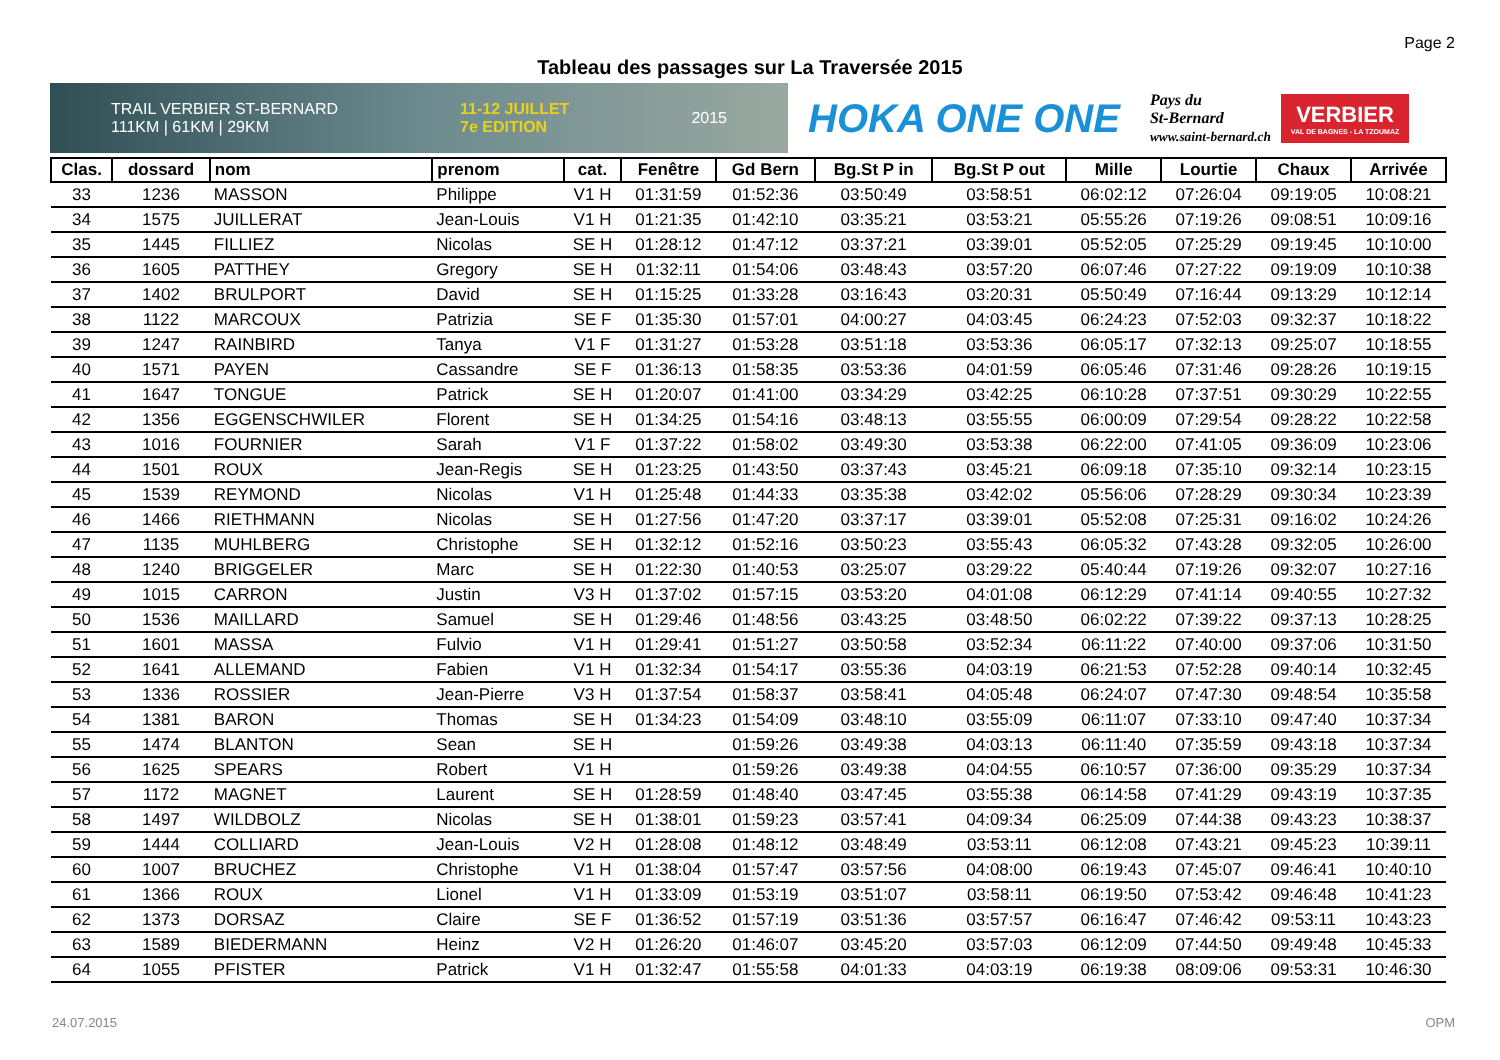Page 2
Tableau des passages sur La Traversée 2015
TRAIL VERBIER ST-BERNARD
111KM | 61KM | 29KM 11-12 JUILLET
7e EDITION 2015
HOKA ONE ONE
Pays du
St-Bernard
www.saint-bernard.ch
VERBIER
VAL DE BAGNES - LA TZOUMAZ
| Clas. | dossard | nom | prenom | cat. | Fenêtre | Gd Bern | Bg.St P in | Bg.St P out | Mille | Lourtie | Chaux | Arrivée |
| --- | --- | --- | --- | --- | --- | --- | --- | --- | --- | --- | --- | --- |
| 33 | 1236 | MASSON | Philippe | V1 H | 01:31:59 | 01:52:36 | 03:50:49 | 03:58:51 | 06:02:12 | 07:26:04 | 09:19:05 | 10:08:21 |
| 34 | 1575 | JUILLERAT | Jean-Louis | V1 H | 01:21:35 | 01:42:10 | 03:35:21 | 03:53:21 | 05:55:26 | 07:19:26 | 09:08:51 | 10:09:16 |
| 35 | 1445 | FILLIEZ | Nicolas | SE H | 01:28:12 | 01:47:12 | 03:37:21 | 03:39:01 | 05:52:05 | 07:25:29 | 09:19:45 | 10:10:00 |
| 36 | 1605 | PATTHEY | Gregory | SE H | 01:32:11 | 01:54:06 | 03:48:43 | 03:57:20 | 06:07:46 | 07:27:22 | 09:19:09 | 10:10:38 |
| 37 | 1402 | BRULPORT | David | SE H | 01:15:25 | 01:33:28 | 03:16:43 | 03:20:31 | 05:50:49 | 07:16:44 | 09:13:29 | 10:12:14 |
| 38 | 1122 | MARCOUX | Patrizia | SE F | 01:35:30 | 01:57:01 | 04:00:27 | 04:03:45 | 06:24:23 | 07:52:03 | 09:32:37 | 10:18:22 |
| 39 | 1247 | RAINBIRD | Tanya | V1 F | 01:31:27 | 01:53:28 | 03:51:18 | 03:53:36 | 06:05:17 | 07:32:13 | 09:25:07 | 10:18:55 |
| 40 | 1571 | PAYEN | Cassandre | SE F | 01:36:13 | 01:58:35 | 03:53:36 | 04:01:59 | 06:05:46 | 07:31:46 | 09:28:26 | 10:19:15 |
| 41 | 1647 | TONGUE | Patrick | SE H | 01:20:07 | 01:41:00 | 03:34:29 | 03:42:25 | 06:10:28 | 07:37:51 | 09:30:29 | 10:22:55 |
| 42 | 1356 | EGGENSCHWILER | Florent | SE H | 01:34:25 | 01:54:16 | 03:48:13 | 03:55:55 | 06:00:09 | 07:29:54 | 09:28:22 | 10:22:58 |
| 43 | 1016 | FOURNIER | Sarah | V1 F | 01:37:22 | 01:58:02 | 03:49:30 | 03:53:38 | 06:22:00 | 07:41:05 | 09:36:09 | 10:23:06 |
| 44 | 1501 | ROUX | Jean-Regis | SE H | 01:23:25 | 01:43:50 | 03:37:43 | 03:45:21 | 06:09:18 | 07:35:10 | 09:32:14 | 10:23:15 |
| 45 | 1539 | REYMOND | Nicolas | V1 H | 01:25:48 | 01:44:33 | 03:35:38 | 03:42:02 | 05:56:06 | 07:28:29 | 09:30:34 | 10:23:39 |
| 46 | 1466 | RIETHMANN | Nicolas | SE H | 01:27:56 | 01:47:20 | 03:37:17 | 03:39:01 | 05:52:08 | 07:25:31 | 09:16:02 | 10:24:26 |
| 47 | 1135 | MUHLBERG | Christophe | SE H | 01:32:12 | 01:52:16 | 03:50:23 | 03:55:43 | 06:05:32 | 07:43:28 | 09:32:05 | 10:26:00 |
| 48 | 1240 | BRIGGELER | Marc | SE H | 01:22:30 | 01:40:53 | 03:25:07 | 03:29:22 | 05:40:44 | 07:19:26 | 09:32:07 | 10:27:16 |
| 49 | 1015 | CARRON | Justin | V3 H | 01:37:02 | 01:57:15 | 03:53:20 | 04:01:08 | 06:12:29 | 07:41:14 | 09:40:55 | 10:27:32 |
| 50 | 1536 | MAILLARD | Samuel | SE H | 01:29:46 | 01:48:56 | 03:43:25 | 03:48:50 | 06:02:22 | 07:39:22 | 09:37:13 | 10:28:25 |
| 51 | 1601 | MASSA | Fulvio | V1 H | 01:29:41 | 01:51:27 | 03:50:58 | 03:52:34 | 06:11:22 | 07:40:00 | 09:37:06 | 10:31:50 |
| 52 | 1641 | ALLEMAND | Fabien | V1 H | 01:32:34 | 01:54:17 | 03:55:36 | 04:03:19 | 06:21:53 | 07:52:28 | 09:40:14 | 10:32:45 |
| 53 | 1336 | ROSSIER | Jean-Pierre | V3 H | 01:37:54 | 01:58:37 | 03:58:41 | 04:05:48 | 06:24:07 | 07:47:30 | 09:48:54 | 10:35:58 |
| 54 | 1381 | BARON | Thomas | SE H | 01:34:23 | 01:54:09 | 03:48:10 | 03:55:09 | 06:11:07 | 07:33:10 | 09:47:40 | 10:37:34 |
| 55 | 1474 | BLANTON | Sean | SE H | | 01:59:26 | 03:49:38 | 04:03:13 | 06:11:40 | 07:35:59 | 09:43:18 | 10:37:34 |
| 56 | 1625 | SPEARS | Robert | V1 H | | 01:59:26 | 03:49:38 | 04:04:55 | 06:10:57 | 07:36:00 | 09:35:29 | 10:37:34 |
| 57 | 1172 | MAGNET | Laurent | SE H | 01:28:59 | 01:48:40 | 03:47:45 | 03:55:38 | 06:14:58 | 07:41:29 | 09:43:19 | 10:37:35 |
| 58 | 1497 | WILDBOLZ | Nicolas | SE H | 01:38:01 | 01:59:23 | 03:57:41 | 04:09:34 | 06:25:09 | 07:44:38 | 09:43:23 | 10:38:37 |
| 59 | 1444 | COLLIARD | Jean-Louis | V2 H | 01:28:08 | 01:48:12 | 03:48:49 | 03:53:11 | 06:12:08 | 07:43:21 | 09:45:23 | 10:39:11 |
| 60 | 1007 | BRUCHEZ | Christophe | V1 H | 01:38:04 | 01:57:47 | 03:57:56 | 04:08:00 | 06:19:43 | 07:45:07 | 09:46:41 | 10:40:10 |
| 61 | 1366 | ROUX | Lionel | V1 H | 01:33:09 | 01:53:19 | 03:51:07 | 03:58:11 | 06:19:50 | 07:53:42 | 09:46:48 | 10:41:23 |
| 62 | 1373 | DORSAZ | Claire | SE F | 01:36:52 | 01:57:19 | 03:51:36 | 03:57:57 | 06:16:47 | 07:46:42 | 09:53:11 | 10:43:23 |
| 63 | 1589 | BIEDERMANN | Heinz | V2 H | 01:26:20 | 01:46:07 | 03:45:20 | 03:57:03 | 06:12:09 | 07:44:50 | 09:49:48 | 10:45:33 |
| 64 | 1055 | PFISTER | Patrick | V1 H | 01:32:47 | 01:55:58 | 04:01:33 | 04:03:19 | 06:19:38 | 08:09:06 | 09:53:31 | 10:46:30 |
24.07.2015 OPM